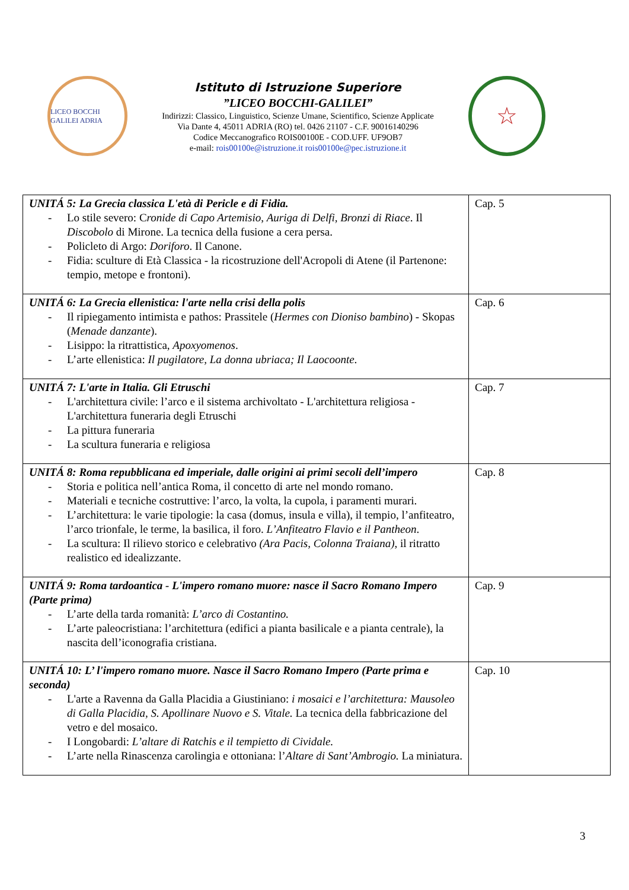LICEO BOCCHI GALILEI ADRIA
Istituto di Istruzione Superiore
”LICEO BOCCHI-GALILEI”
Indirizzi: Classico, Linguistico, Scienze Umane, Scientifico, Scienze Applicate
Via Dante 4, 45011 ADRIA (RO) tel. 0426 21107 - C.F. 90016140296
Codice Meccanografico ROIS00100E - COD.UFF. UF9OB7
e-mail: rois00100e@istruzione.it rois00100e@pec.istruzione.it
☆
| UNITÁ 5: La Grecia classica L'età di Pericle e di Fidia. - Lo stile severo: C ronide di Capo Artemisio , Auriga di Delfi, Bronzi di Riace . Il Discobolo di Mirone. La tecnica della fusione a cera persa. - Policleto di Argo: Doriforo . Il Canone. - Fidia: sculture di Età Classica - la ricostruzione dell'Acropoli di Atene (il Partenone: tempio, metope e frontoni). | Cap. 5 |
| UNITÁ 6: La Grecia ellenistica: l'arte nella crisi della polis - Il ripiegamento intimista e pathos: Prassitele ( Hermes con Dioniso bambino ) - Skopas ( Menade danzante ). - Lisippo: la ritrattistica, Apoxyomenos . - L’arte ellenistica: Il pugilatore, La donna ubriaca; Il Laocoonte . | Cap. 6 |
| UNITÁ 7: L'arte in Italia. Gli Etruschi - L'architettura civile: l’arco e il sistema archivoltato - L'architettura religiosa - L'architettura funeraria degli Etruschi - La pittura funeraria - La scultura funeraria e religiosa | Cap. 7 |
| UNITÁ 8: Roma repubblicana ed imperiale, dalle origini ai primi secoli dell’impero - Storia e politica nell’antica Roma, il concetto di arte nel mondo romano. - Materiali e tecniche costruttive: l’arco, la volta, la cupola, i paramenti murari. - L’architettura: le varie tipologie: la casa (domus, insula e villa), il tempio, l’anfiteatro, l’arco trionfale, le terme, la basilica, il foro. L’Anfiteatro Flavio e il Pantheon . - La scultura: Il rilievo storico e celebrativo (Ara Pacis, Colonna Traiana) , il ritratto realistico ed idealizzante. | Cap. 8 |
| UNITÁ 9: Roma tardoantica - L'impero romano muore: nasce il Sacro Romano Impero (Parte prima) - L’arte della tarda romanità: L’arco di Costantino. - L’arte paleocristiana: l’architettura (edifici a pianta basilicale e a pianta centrale), la nascita dell’iconografia cristiana. | Cap. 9 |
| UNITÁ 10: L’ l'impero romano muore. Nasce il Sacro Romano Impero (Parte prima e seconda) - L'arte a Ravenna da Galla Placidia a Giustiniano: i mosaici e l’architettura: Mausoleo di Galla Placidia, S. Apollinare Nuovo e S. Vitale. La tecnica della fabbricazione del vetro e del mosaico. - I Longobardi: L’altare di Ratchis e il tempietto di Cividale. - L’arte nella Rinascenza carolingia e ottoniana: l’ Altare di Sant’Ambrogio. La miniatura. | Cap. 10 |
3